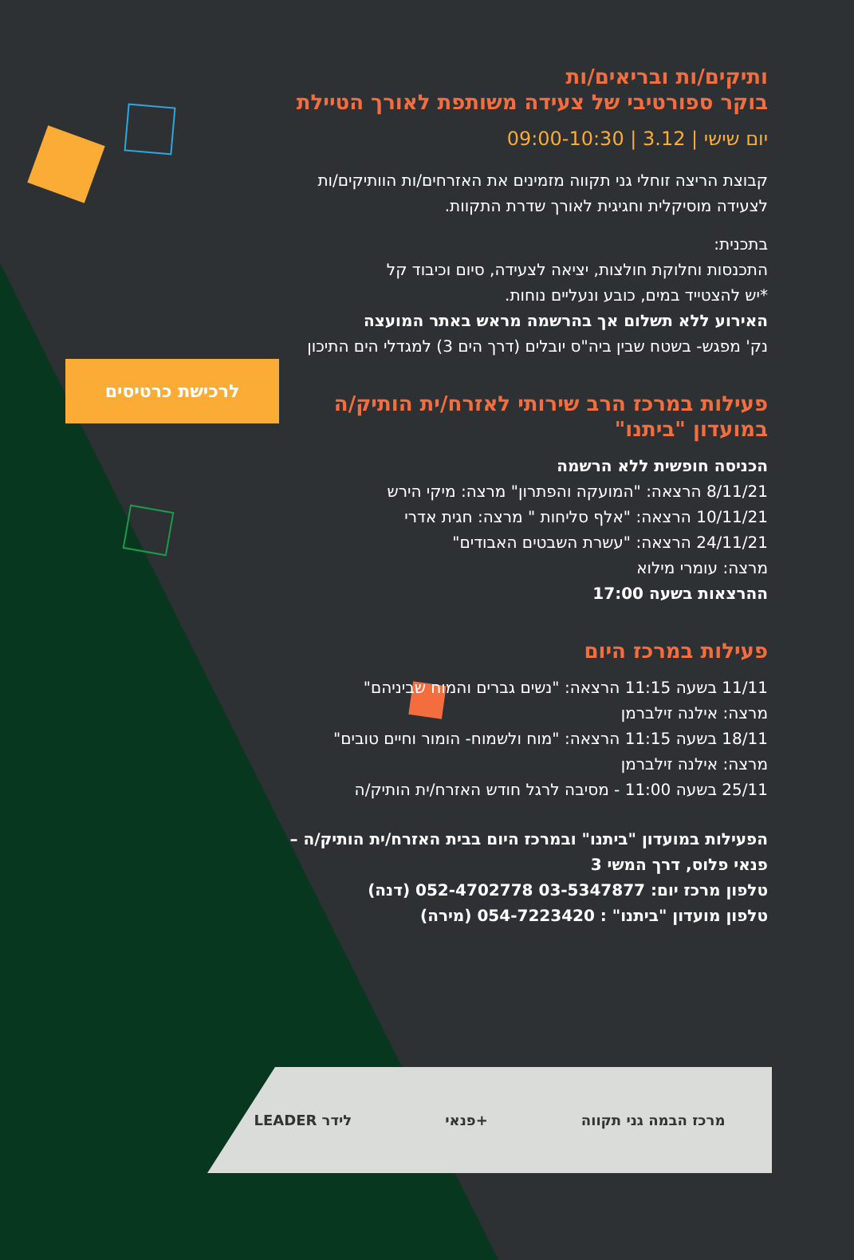לרכישת כרטיסים
ותיקים/ות ובריאים/ות
בוקר ספורטיבי של צעידה משותפת לאורך הטיילת
יום שישי | 3.12 | 09:00-10:30
קבוצת הריצה זוחלי גני תקווה מזמינים את האזרחים/ות הוותיקים/ות לצעידה מוסיקלית וחגיגית לאורך שדרת התקוות.
בתכנית:
התכנסות וחלוקת חולצות, יציאה לצעידה, סיום וכיבוד קל
*יש להצטייד במים, כובע ונעליים נוחות.
האירוע ללא תשלום אך בהרשמה מראש באתר המועצה
נק' מפגש- בשטח שבין ביה"ס יובלים (דרך הים 3) למגדלי הים התיכון
פעילות במרכז הרב שירותי לאזרח/ית הותיק/ה
במועדון "ביתנו"
הכניסה חופשית ללא הרשמה
8/11/21 הרצאה: "המועקה והפתרון" מרצה: מיקי הירש
10/11/21 הרצאה: "אלף סליחות " מרצה: חגית אדרי
24/11/21 הרצאה: "עשרת השבטים האבודים"
מרצה: עומרי מילוא
ההרצאות בשעה 17:00
פעילות במרכז היום
11/11 בשעה 11:15 הרצאה: "נשים גברים והמוח שביניהם"
מרצה: אילנה זילברמן
18/11 בשעה 11:15 הרצאה: "מוח ולשמוח- הומור וחיים טובים"
מרצה: אילנה זילברמן
25/11 בשעה 11:00 - מסיבה לרגל חודש האזרח/ית הותיק/ה
הפעילות במועדון "ביתנו" ובמרכז היום בבית האזרח/ית הותיק/ה – פנאי פלוס, דרך המשי 3
טלפון מרכז יום: 03-5347877 052-4702778 (דנה)
טלפון מועדון "ביתנו" : 054-7223420 (מירה)
LEADER לידר פנאי+ מרכז הבמה גני תקווה